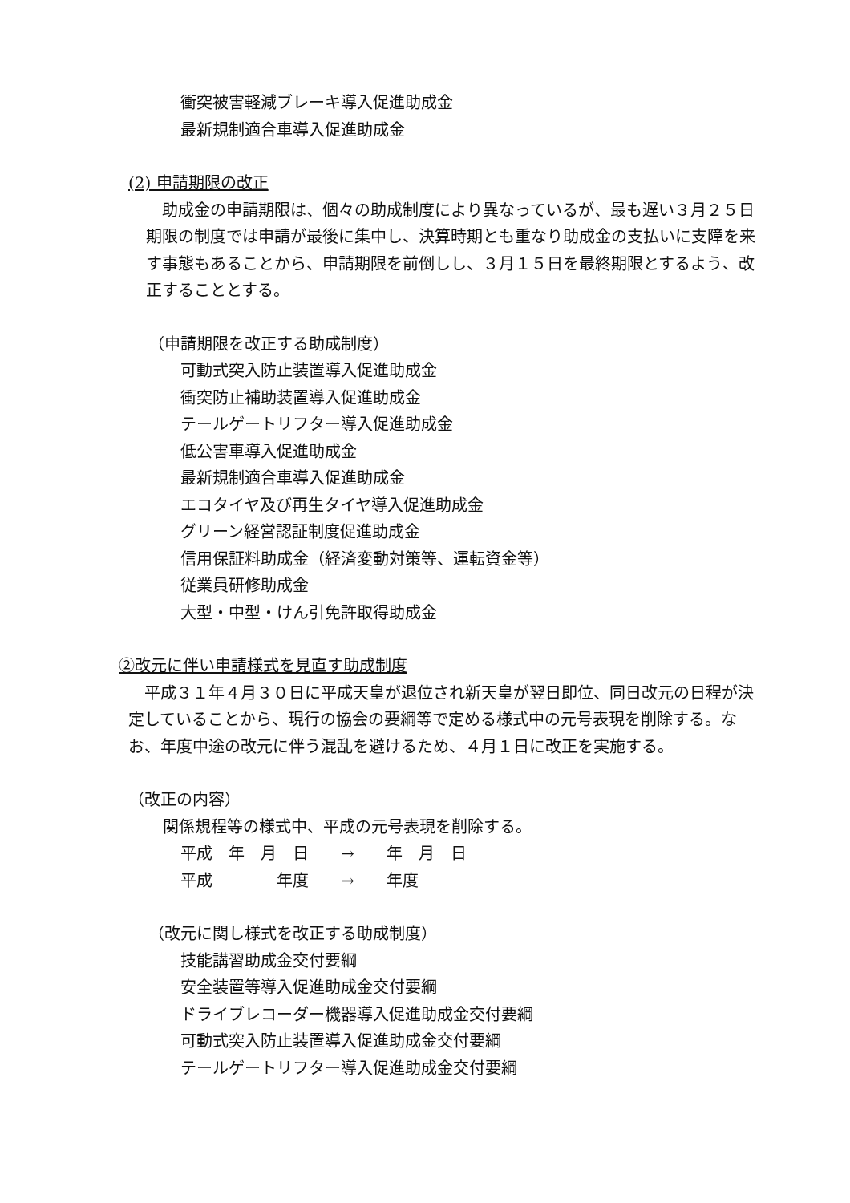衝突被害軽減ブレーキ導入促進助成金
最新規制適合車導入促進助成金
(2) 申請期限の改正
助成金の申請期限は、個々の助成制度により異なっているが、最も遅い３月２５日期限の制度では申請が最後に集中し、決算時期とも重なり助成金の支払いに支障を来す事態もあることから、申請期限を前倒しし、３月１５日を最終期限とするよう、改正することとする。
（申請期限を改正する助成制度）
可動式突入防止装置導入促進助成金
衝突防止補助装置導入促進助成金
テールゲートリフター導入促進助成金
低公害車導入促進助成金
最新規制適合車導入促進助成金
エコタイヤ及び再生タイヤ導入促進助成金
グリーン経営認証制度促進助成金
信用保証料助成金（経済変動対策等、運転資金等）
従業員研修助成金
大型・中型・けん引免許取得助成金
②改元に伴い申請様式を見直す助成制度
平成３１年４月３０日に平成天皇が退位され新天皇が翌日即位、同日改元の日程が決定していることから、現行の協会の要綱等で定める様式中の元号表現を削除する。なお、年度中途の改元に伴う混乱を避けるため、４月１日に改正を実施する。
（改正の内容）
関係規程等の様式中、平成の元号表現を削除する。
平成　年　月　日　　→　　年　月　日
平成　　　　年度　　→　　年度
（改元に関し様式を改正する助成制度）
技能講習助成金交付要綱
安全装置等導入促進助成金交付要綱
ドライブレコーダー機器導入促進助成金交付要綱
可動式突入防止装置導入促進助成金交付要綱
テールゲートリフター導入促進助成金交付要綱